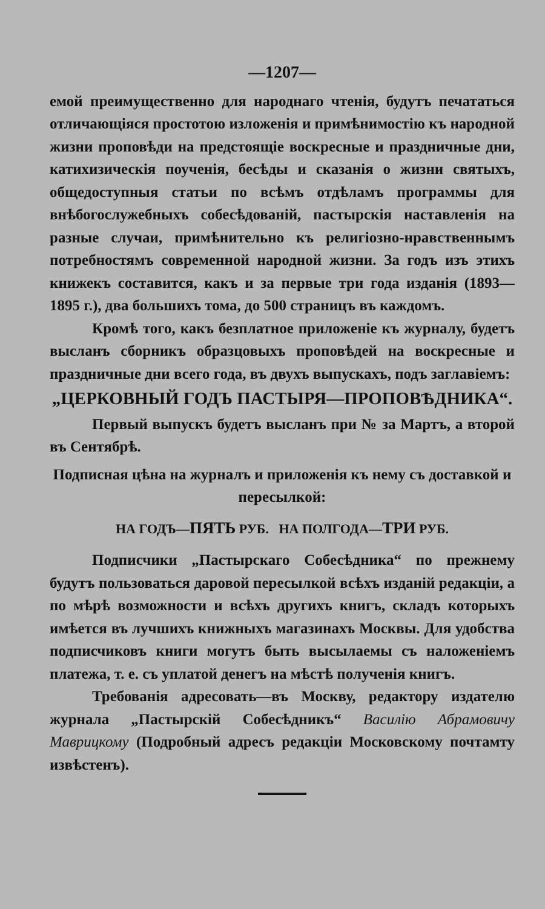—1207—
емой преимущественно для народнаго чтенія, будутъ печататься отличающіяся простотою изложенія и примѣнимостію къ народной жизни проповѣди на предстоящіе воскресные и праздничные дни, катихизическія поученія, бесѣды и сказанія о жизни святыхъ, общедоступныя статьи по всѣмъ отдѣламъ программы для внѣбогослужебныхъ собесѣдованій, пастырскія наставленія на разные случаи, примѣнительно къ религіозно-нравственнымъ потребностямъ современной народной жизни. За годъ изъ этихъ книжекъ составится, какъ и за первые три года изданія (1893—1895 г.), два большихъ тома, до 500 страницъ въ каждомъ.
Кромѣ того, какъ безплатное приложеніе къ журналу, будетъ высланъ сборникъ образцовыхъ проповѣдей на воскресные и праздничные дни всего года, въ двухъ выпускахъ, подъ заглавіемъ:
„ЦЕРКОВНЫЙ ГОДЪ ПАСТЫРЯ—ПРОПОВѢДНИКА“.
Первый выпускъ будетъ высланъ при № за Мартъ, а второй въ Сентябрѣ.
Подписная цѣна на журналъ и приложенія къ нему съ доставкой и пересылкой:
НА ГОДЪ—ПЯТЬ РУБ. НА ПОЛГОДА—ТРИ РУБ.
Подписчики „Пастырскаго Собесѣдника“ по прежнему будутъ пользоваться даровой пересылкой всѣхъ изданій редакціи, а по мѣрѣ возможности и всѣхъ другихъ книгъ, складъ которыхъ имѣется въ лучшихъ книжныхъ магазинахъ Москвы. Для удобства подписчиковъ книги могутъ быть высылаемы съ наложеніемъ платежа, т. е. съ уплатой денегъ на мѣстѣ полученія книгъ.
Требованія адресовать—въ Москву, редактору издателю журнала „Пастырскій Собесѣдникъ“ Василію Абрамовичу Маврицкому (Подробный адресъ редакціи Московскому почтамту извѣстенъ).